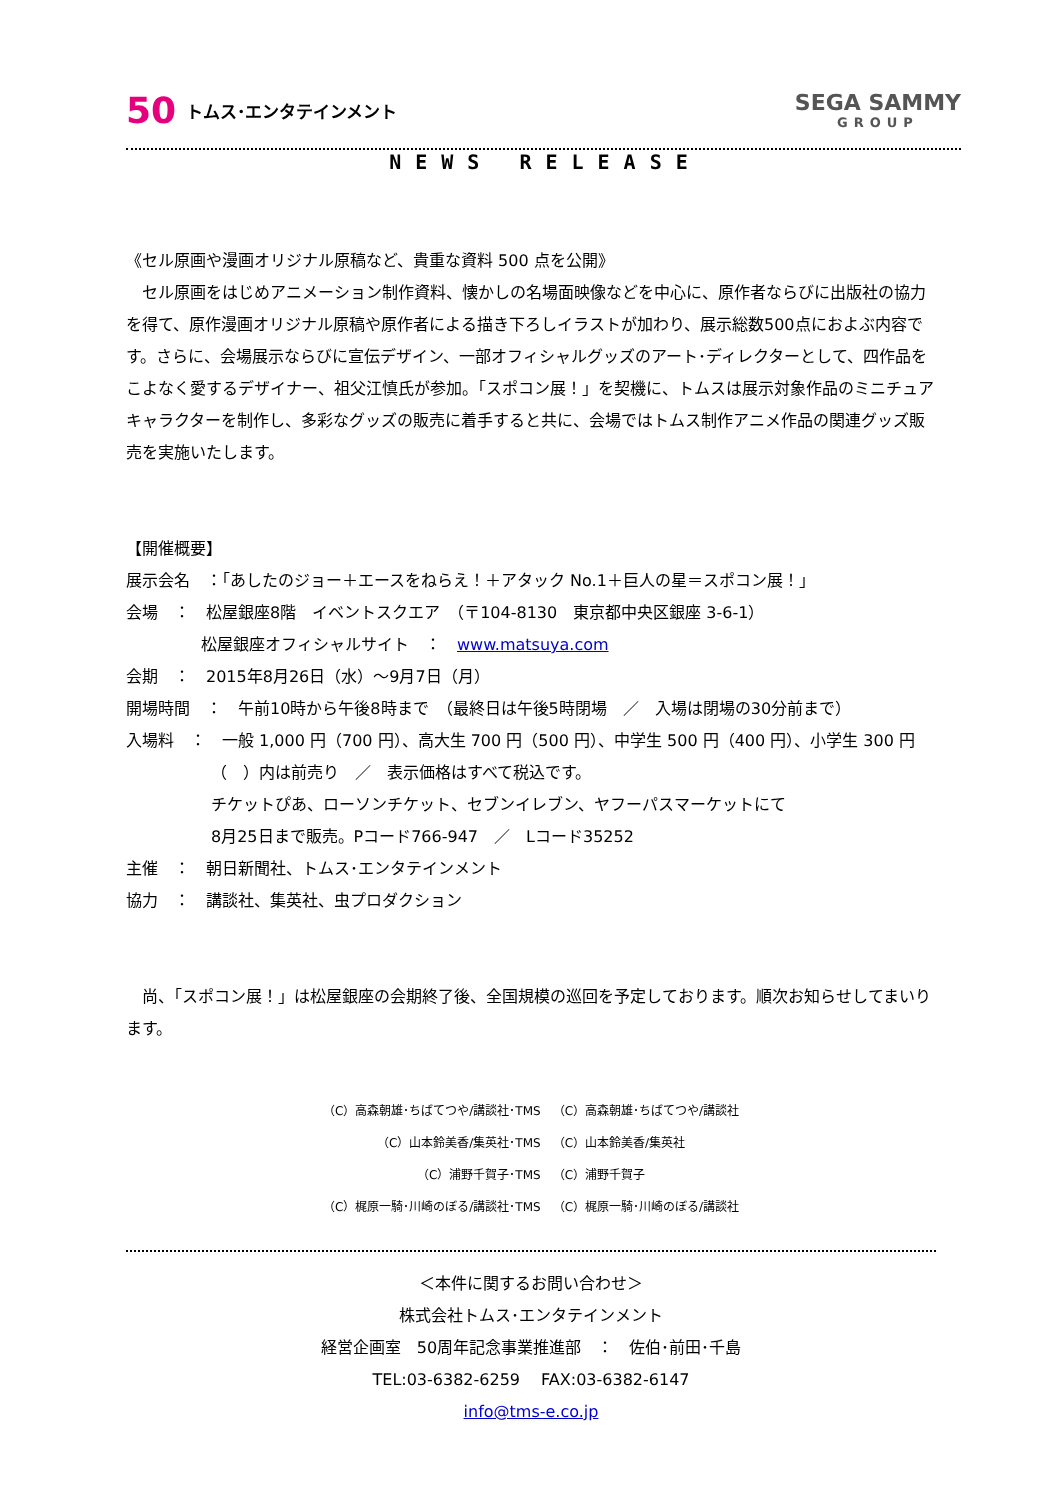50 トムス･エンタテインメント
SEGA SAMMY
GROUP
NEWS RELEASE
《セル原画や漫画オリジナル原稿など、貴重な資料 500 点を公開》
　セル原画をはじめアニメーション制作資料、懐かしの名場面映像などを中心に、原作者ならびに出版社の協力を得て、原作漫画オリジナル原稿や原作者による描き下ろしイラストが加わり、展示総数500点におよぶ内容です。さらに、会場展示ならびに宣伝デザイン、一部オフィシャルグッズのアート･ディレクターとして、四作品をこよなく愛するデザイナー、祖父江慎氏が参加。「スポコン展！」を契機に、トムスは展示対象作品のミニチュアキャラクターを制作し、多彩なグッズの販売に着手すると共に、会場ではトムス制作アニメ作品の関連グッズ販売を実施いたします。
【開催概要】
展示会名　：「あしたのジョー＋エースをねらえ！＋アタック No.1＋巨人の星＝スポコン展！」
会場　：　松屋銀座8階　イベントスクエア　（〒104-8130　東京都中央区銀座 3-6-1）
松屋銀座オフィシャルサイト　：　www.matsuya.com
会期　：　2015年8月26日（水）～9月7日（月）
開場時間　：　午前10時から午後8時まで　（最終日は午後5時閉場　／　入場は閉場の30分前まで）
入場料　：　一般 1,000 円（700 円）、高大生 700 円（500 円）、中学生 500 円（400 円）、小学生 300 円
（　）内は前売り　／　表示価格はすべて税込です。
チケットぴあ、ローソンチケット、セブンイレブン、ヤフーパスマーケットにて
8月25日まで販売。Pコード766-947　／　Lコード35252
主催　：　朝日新聞社、トムス･エンタテインメント
協力　：　講談社、集英社、虫プロダクション
　尚、「スポコン展！」は松屋銀座の会期終了後、全国規模の巡回を予定しております。順次お知らせしてまいります。
（C）高森朝雄･ちばてつや/講談社･TMS　（C）高森朝雄･ちばてつや/講談社
（C）山本鈴美香/集英社･TMS　（C）山本鈴美香/集英社
（C）浦野千賀子･TMS　（C）浦野千賀子
（C）梶原一騎･川崎のぼる/講談社･TMS　（C）梶原一騎･川崎のぼる/講談社
＜本件に関するお問い合わせ＞
株式会社トムス･エンタテインメント
経営企画室　50周年記念事業推進部　：　佐伯･前田･千島
TEL:03-6382-6259　 FAX:03-6382-6147
info@tms-e.co.jp